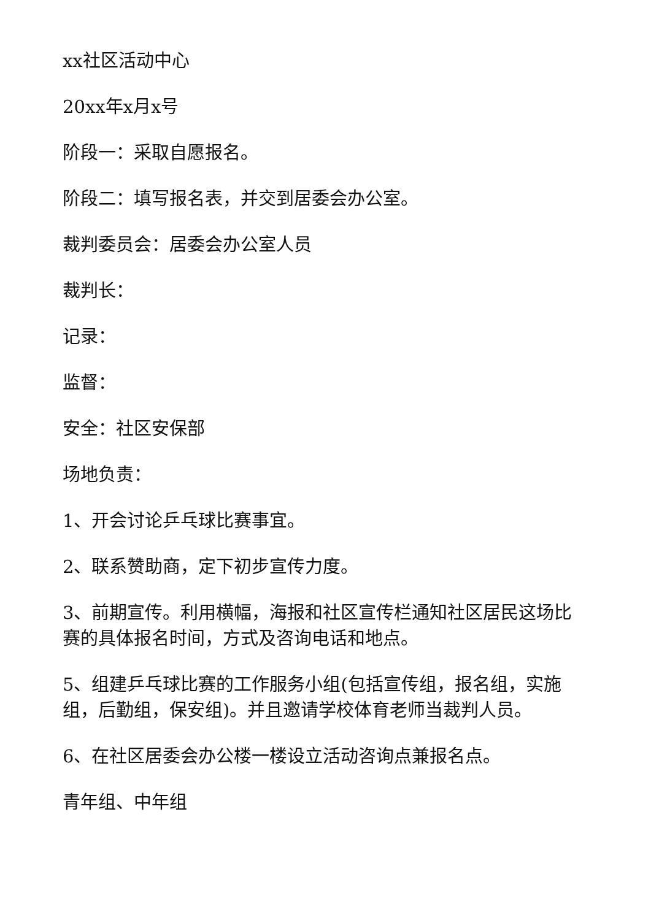xx社区活动中心
20xx年x月x号
阶段一：采取自愿报名。
阶段二：填写报名表，并交到居委会办公室。
裁判委员会：居委会办公室人员
裁判长：
记录：
监督：
安全：社区安保部
场地负责：
1、开会讨论乒乓球比赛事宜。
2、联系赞助商，定下初步宣传力度。
3、前期宣传。利用横幅，海报和社区宣传栏通知社区居民这场比赛的具体报名时间，方式及咨询电话和地点。
5、组建乒乓球比赛的工作服务小组(包括宣传组，报名组，实施组，后勤组，保安组)。并且邀请学校体育老师当裁判人员。
6、在社区居委会办公楼一楼设立活动咨询点兼报名点。
青年组、中年组